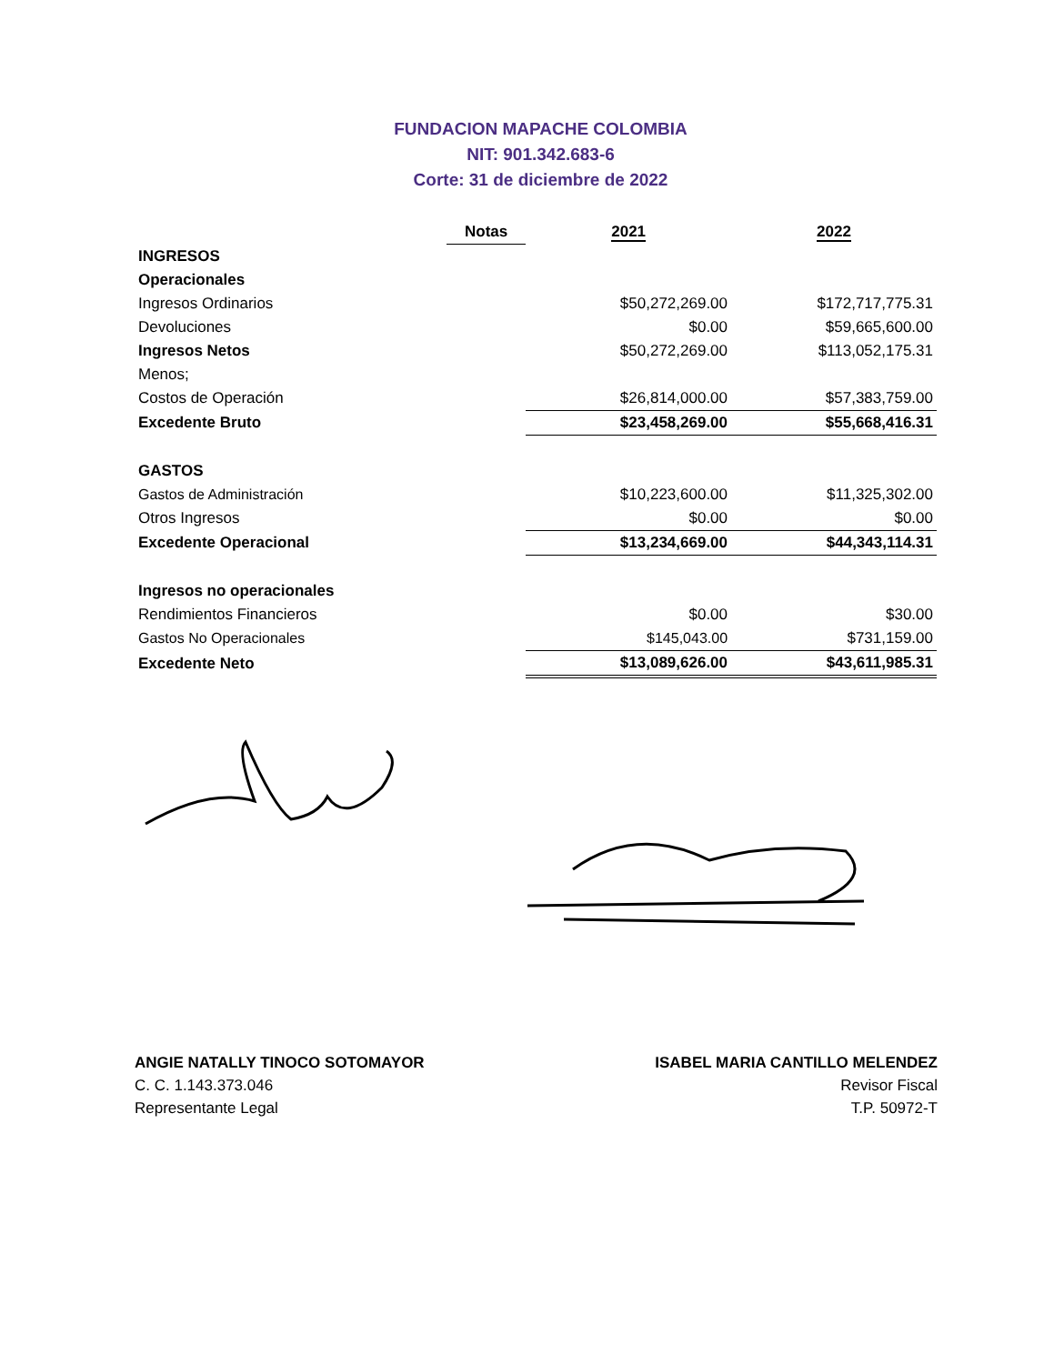FUNDACION MAPACHE COLOMBIA
NIT: 901.342.683-6
Corte: 31 de diciembre de 2022
| | Notas | 2021 | 2022 |
| --- | --- | --- | --- |
| INGRESOS | | | |
| Operacionales | | | |
| Ingresos Ordinarios | | $50,272,269.00 | $172,717,775.31 |
| Devoluciones | | $0.00 | $59,665,600.00 |
| Ingresos Netos | | $50,272,269.00 | $113,052,175.31 |
| Menos; | | | |
| Costos de Operación | | $26,814,000.00 | $57,383,759.00 |
| Excedente Bruto | | $23,458,269.00 | $55,668,416.31 |
| GASTOS | | | |
| Gastos de Administración | | $10,223,600.00 | $11,325,302.00 |
| Otros Ingresos | | $0.00 | $0.00 |
| Excedente Operacional | | $13,234,669.00 | $44,343,114.31 |
| Ingresos no operacionales | | | |
| Rendimientos Financieros | | $0.00 | $30.00 |
| Gastos No Operacionales | | $145,043.00 | $731,159.00 |
| Excedente Neto | | $13,089,626.00 | $43,611,985.31 |
ANGIE NATALLY TINOCO SOTOMAYOR
C. C. 1.143.373.046
Representante Legal
ISABEL MARIA CANTILLO MELENDEZ
Revisor Fiscal
T.P. 50972-T